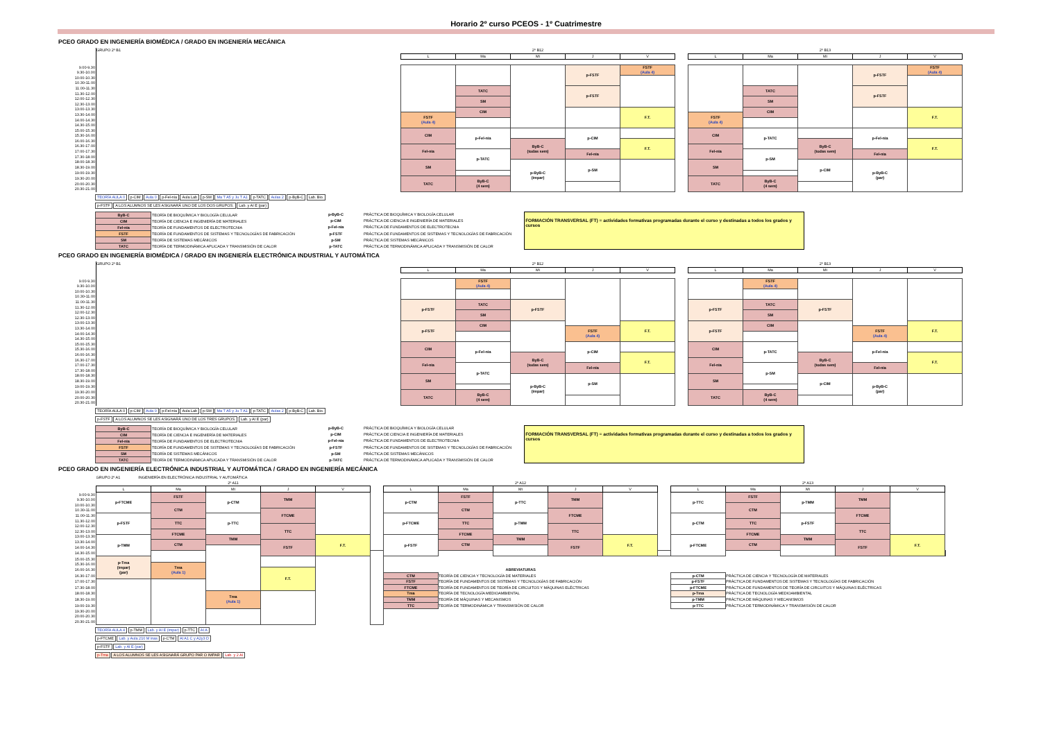Horario 2º curso PCEOS - 1º Cuatrimestre
PCEO GRADO EN INGENIERÍA BIOMÉDICA / GRADO EN INGENIERÍA MECÁNICA
| | GRUPO 2º B1 | 2º B12 | | | | | | 2º B13 | | | | |
| | | L | Ma | Mi | J | V | | L | Ma | Mi | J | V |
| 9.00-9.30 | | | | | p-FSTF | FSTF (Aula 4) | | | | | p-FSTF | FSTF (Aula 4) |
| 9.30-10.00 | | | | | | | | | | | | |
| 10.00-10.30 | | | | | | | | | | | | |
| 10.30-11.00 | | | | | | | | | | | | |
| 11.00-11.30 | | | TATC | | p-FSTF | | | | TATC | | p-FSTF | |
| 11.30-12.00 | | | | | | | | | | | | |
| 12.00-12.30 | | | SM | | | | | | SM | | | |
| 12.30-13.00 | | | | | | | | | | | | |
| 13.00-13.30 | | | CIM | | | F.T. | | | CIM | | | F.T. |
| 13.30-14.00 | | FSTF (Aula 4) | | | | | | FSTF (Aula 4) | | | | |
| 14.00-14.30 | | | | | | | | | | | | |
| 14.30-15.00 | | | | | | | | | | | | |
| 15.00-15.30 | | CIM | p-Fel-nia | | p-CIM | | | CIM | p-TATC | | p-Fel-nia | |
| 15.30-16.00 | | | | | | | | | | | | |
| 16.00-16.30 | | | | ByB-C (todas sem) | | F.T. | | | | ByB-C (todas sem) | | F.T. |
| 16.30-17.00 | | Fel-nia | | | | | | Fel-nia | | | | |
| 17.00-17.30 | | | p-TATC | | Fel-nia | | | | p-SM | | Fel-nia | |
| 17.30-18.00 | | | | | | | | | | | | |
| 18.00-18.30 | | SM | | p-ByB-C (impar) | p-SM | | | SM | | p-CIM | p-ByB-C (par) | |
| 18.30-19.00 | | | | | | | | | | | | |
| 19.00-19.30 | | | | | | | | | | | | |
| 19.30-20.00 | | TATC | ByB-C (4 sem) | | | | | TATC | ByB-C (4 sem) | | | |
| 20.00-20.30 | | | | | | | | | | | | |
| 20.30-21.00 | | | | | | | | | | | | |
TEORÍA AULA 0 p-CIM Aula 0 p-Fel-nia Aula Lab p-SM Ma T A5 y Ju T A1 p-TATC Aulas 2 p-ByB-C Lab. Bio.
p-FSTF A LOS ALUMNOS SE LES ASIGNARÁ UNO DE LOS DOS GRUPOS. Lab. y AI E (par)
| ByB-C | TEORÍA DE BIOQUÍMICA Y BIOLOGÍA CELULAR |
| CIM | TEORÍA DE CIENCIA E INGENIERÍA DE MATERIALES |
| Fel-nia | TEORÍA DE FUNDAMENTOS DE ELECTROTECNIA |
| FSTF | TEORÍA DE FUNDAMENTOS DE SISTEMAS Y TECNOLOGÍAS DE FABRICACIÓN |
| SM | TEORÍA DE SISTEMAS MECÁNICOS |
| TATC | TEORÍA DE TERMODINÁMICA APLICADA Y TRANSMISIÓN DE CALOR |
| p-ByB-C | PRÁCTICA DE BIOQUÍMICA Y BIOLOGÍA CELULAR |
| p-CIM | PRÁCTICA DE CIENCIA E INGENIERÍA DE MATERIALES |
| p-Fel-nia | PRÁCTICA DE FUNDAMENTOS DE ELECTROTECNIA |
| p-FSTF | PRÁCTICA DE FUNDAMENTOS DE SISTEMAS Y TECNOLOGÍAS DE FABRICACIÓN |
| p-SM | PRÁCTICA DE SISTEMAS MECÁNICOS |
| p-TATC | PRÁCTICA DE TERMODINÁMICA APLICADA Y TRANSMISIÓN DE CALOR |
FORMACIÓN TRANSVERSAL (FT) = actividades formativas programadas durante el curso y destinadas a todos los grados y cursos
PCEO GRADO EN INGENIERÍA BIOMÉDICA / GRADO EN INGENIERÍA ELECTRÓNICA INDUSTRIAL Y AUTOMÁTICA
| | GRUPO 2º B1 | 2º B12 | | | | | | 2º B13 | | | | |
| | | L | Ma | Mi | J | V | | L | Ma | Mi | J | V |
| 9.00-9.30 | | | FSTF (Aula 4) | | | | | | FSTF (Aula 4) | | | |
| 9.30-10.00 | | | | | | | | | | | | |
| 10.00-10.30 | | | | | | | | | | | | |
| 10.30-11.00 | | | | | | | | | | | | |
| 11.00-11.30 | | p-FSTF | TATC | p-FSTF | | | | p-FSTF | TATC | p-FSTF | | |
| 11.30-12.00 | | | | | | | | | | | | |
| 12.00-12.30 | | | SM | | | | | | SM | | | |
| 12.30-13.00 | | | | | | | | | | | | |
| 13.00-13.30 | | p-FSTF | CIM | | | F.T. | | p-FSTF | CIM | | | F.T. |
| 13.30-14.00 | | | | | FSTF (Aula 4) | | | | | | FSTF (Aula 4) | |
| 14.00-14.30 | | | | | | | | | | | | |
| 14.30-15.00 | | | | | | | | | | | | |
| 15.00-15.30 | | CIM | p-Fel-nia | | p-CIM | | | CIM | p-TATC | | p-Fel-nia | |
| 15.30-16.00 | | | | | | | | | | | | |
| 16.00-16.30 | | | | ByB-C (todas sem) | | F.T. | | | | ByB-C (todas sem) | | F.T. |
| 16.30-17.00 | | Fel-nia | | | | | | Fel-nia | | | | |
| 17.00-17.30 | | | p-TATC | | Fel-nia | | | | p-SM | | Fel-nia | |
| 17.30-18.00 | | | | | | | | | | | | |
| 18.00-18.30 | | SM | | p-ByB-C (impar) | p-SM | | | SM | | p-CIM | p-ByB-C (par) | |
| 18.30-19.00 | | | | | | | | | | | | |
| 19.00-19.30 | | | | | | | | | | | | |
| 19.30-20.00 | | TATC | ByB-C (4 sem) | | | | | TATC | ByB-C (4 sem) | | | |
| 20.00-20.30 | | | | | | | | | | | | |
| 20.30-21.00 | | | | | | | | | | | | |
TEORÍA AULA 0 p-CIM Aula 0 p-Fel-nia Aula Lab p-SM Ma T A5 y Ju T A1 p-TATC Aulas 2 p-ByB-C Lab. Bio.
p-FSTF A LOS ALUMNOS SE LES ASIGNARÁ UNO DE LOS TRES GRUPOS. Lab. y AI E (par)
| ByB-C | TEORÍA DE BIOQUÍMICA Y BIOLOGÍA CELULAR |
| CIM | TEORÍA DE CIENCIA E INGENIERÍA DE MATERIALES |
| Fel-nia | TEORÍA DE FUNDAMENTOS DE ELECTROTECNIA |
| FSTF | TEORÍA DE FUNDAMENTOS DE SISTEMAS Y TECNOLOGÍAS DE FABRICACIÓN |
| SM | TEORÍA DE SISTEMAS MECÁNICOS |
| TATC | TEORÍA DE TERMODINÁMICA APLICADA Y TRANSMISIÓN DE CALOR |
| p-ByB-C | PRÁCTICA DE BIOQUÍMICA Y BIOLOGÍA CELULAR |
| p-CIM | PRÁCTICA DE CIENCIA E INGENIERÍA DE MATERIALES |
| p-Fel-nia | PRÁCTICA DE FUNDAMENTOS DE ELECTROTECNIA |
| p-FSTF | PRÁCTICA DE FUNDAMENTOS DE SISTEMAS Y TECNOLOGÍAS DE FABRICACIÓN |
| p-SM | PRÁCTICA DE SISTEMAS MECÁNICOS |
| p-TATC | PRÁCTICA DE TERMODINÁMICA APLICADA Y TRANSMISIÓN DE CALOR |
FORMACIÓN TRANSVERSAL (FT) = actividades formativas programadas durante el curso y destinadas a todos los grados y cursos
PCEO GRADO EN INGENIERÍA ELECTRÓNICA INDUSTRIAL Y AUTOMÁTICA / GRADO EN INGENIERÍA MECÁNICA
| | GRUPO 2º A1 INGENIERÍA EN ELECTRÓNICA INDUSTRIAL Y AUTOMÁTICA | | | | | | | | | | | | | | | | | |
| | 2º A11 | | | | | | 2º A12 | | | | | | 2º A13 | | | | | |
| | L | Ma | Mi | J | V | | L | Ma | Mi | J | V | | L | Ma | Mi | J | V | |
| 9.00-9.30 | p-FTCME | FSTF | p-CTM | TMM | | | p-CTM | FSTF | p-TTC | TMM | | | p-TTC | FSTF | p-TMM | TMM | | |
| 9.30-10.00 | | | | | | | | | | | | | | | | | | |
| 10.00-10.30 | | CTM | | | | | | CTM | | | | | | CTM | | | | |
| 10.30-11.00 | | | | FTCME | | | | | | FTCME | | | | | | FTCME | | |
| 11.00-11.30 | p-FSTF | | p-TTC | | | | p-FTCME | | p-TMM | | | | p-CTM | | p-FSTF | | | |
| 11.30-12.00 | | TTC | | | | | | TTC | | | | | | TTC | | | | |
| 12.00-12.30 | | | | TTC | | | | | | TTC | | | | | | TTC | | |
| 12.30-13.00 | | FTCME | | | | | | FTCME | | | | | | FTCME | | | | |
| 13.00-13.30 | p-TMM | | TMM | | F.T. | | p-FSTF | | TMM | | F.T. | | p-FTCME | | TMM | | F.T. | |
| 13.30-14.00 | | CTM | | FSTF | | | | CTM | | FSTF | | | | CTM | | FSTF | | |
| 14.00-14.30 | | | | | | | | | | | | | | | | | | |
| 14.30-15.00 | | | | | | | | | | | | | | | | | | |
| 15.00-15.30 | p-Tma (impar) (par) | | | | | | | | | | | | | | | | | |
| 15.30-16.00 | | Tma (Aula 1) | | | | | | | | | | | | | | | | |
| 16.00-16.30 | | | | F.T. | | | ABREVIATURAS | | | | | | | | | | | |
| 16.30-17.00 | | | | | | | CTM | TEORÍA DE CIENCIA Y TECNOLOGÍA DE MATERIALES | | | | | p-CTM | PRÁCTICA DE CIENCIA Y TECNOLOGÍA DE MATERIALES | | | | |
| 17.00-17.30 | | | | | | | FSTF | TEORÍA DE FUNDAMENTOS DE SISTEMAS Y TECNOLOGÍAS DE FABRICACIÓN | | | | | p-FSTF | PRÁCTICA DE FUNDAMENTOS DE SISTEMAS Y TECNOLOGÍAS DE FABRICACIÓN | | | | |
| 17.30-18.00 | | | | | | | FTCME | TEORÍA DE FUNDAMENTOS DE TEORÍA DE CIRCUITOS Y MÁQUINAS ELÉCTRICAS | | | | | p-FTCME | PRÁCTICA DE FUNDAMENTOS DE TEORÍA DE CIRCUITOS Y MÁQUINAS ELÉCTRICAS | | | | |
| 18.00-18.30 | | | Tma (Aula 1) | | | | Tma | TEORÍA DE TECNOLOGÍA MEDIOAMBIENTAL | | | | | p-Tma | PRÁCTICA DE TECNOLOGÍA MEDIOAMBIENTAL | | | | |
| 18.30-19.00 | | | | | | | TMM | TEORÍA DE MÁQUINAS Y MECANISMOS | | | | | p-TMM | PRÁCTICA DE MÁQUINAS Y MECANISMOS | | | | |
| 19.00-19.30 | | | | | | | TTC | TEORÍA DE TERMODINÁMICA Y TRANSMISIÓN DE CALOR | | | | | p-TTC | PRÁCTICA DE TERMODINÁMICA Y TRANSMISIÓN DE CALOR | | | | |
| 19.30-20.00 | | | | | | | | | | | | | | | | | | |
| 20.00-20.30 | | | | | | | | | | | | | | | | | | |
| 20.30-21.00 | | | | | | | | | | | | | | | | | | |
TEORÍA AULA 4 p-TMM Lab. y AI E (impar) p-TTC AI A
p-FTCME Lab. y Aula 210 M inas p-CTM AI A1 C y A2y3 D
p-FSTF Lab. y AI E (par)
p-Tma A LOS ALUMNOS SE LES ASIGNARÁ GRUPO PAR O IMPAR Lab. y 2 AI